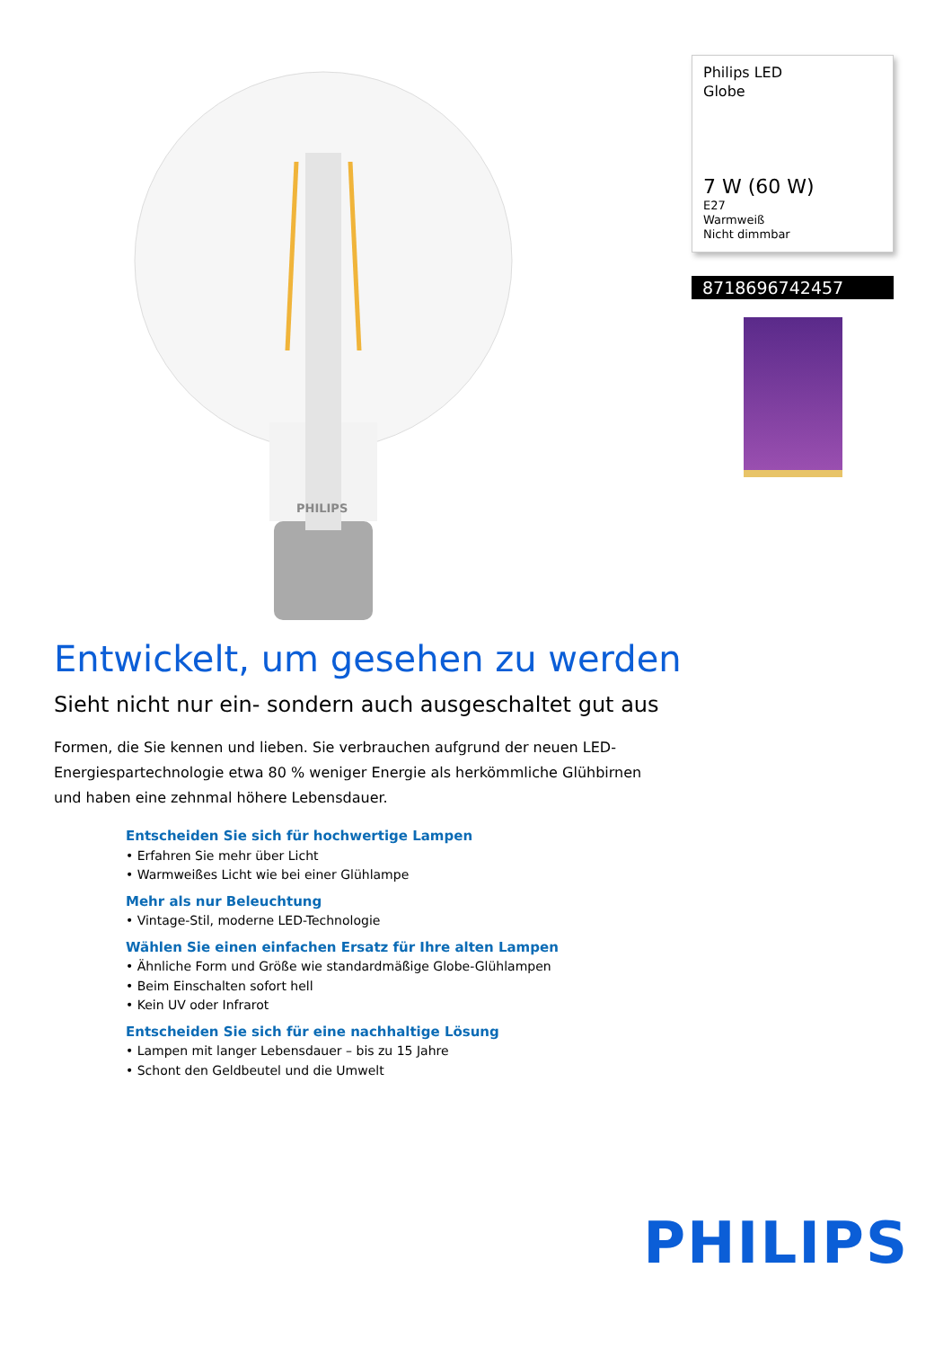PHILIPS
Philips LED
Globe
7 W (60 W)
E27
Warmweiß
Nicht dimmbar
8718696742457
Entwickelt, um gesehen zu werden
Sieht nicht nur ein- sondern auch ausgeschaltet gut aus
Formen, die Sie kennen und lieben. Sie verbrauchen aufgrund der neuen LED-Energiespartechnologie etwa 80 % weniger Energie als herkömmliche Glühbirnen und haben eine zehnmal höhere Lebensdauer.
Entscheiden Sie sich für hochwertige Lampen
• Erfahren Sie mehr über Licht
• Warmweißes Licht wie bei einer Glühlampe
Mehr als nur Beleuchtung
• Vintage-Stil, moderne LED-Technologie
Wählen Sie einen einfachen Ersatz für Ihre alten Lampen
• Ähnliche Form und Größe wie standardmäßige Globe-Glühlampen
• Beim Einschalten sofort hell
• Kein UV oder Infrarot
Entscheiden Sie sich für eine nachhaltige Lösung
• Lampen mit langer Lebensdauer – bis zu 15 Jahre
• Schont den Geldbeutel und die Umwelt
PHILIPS